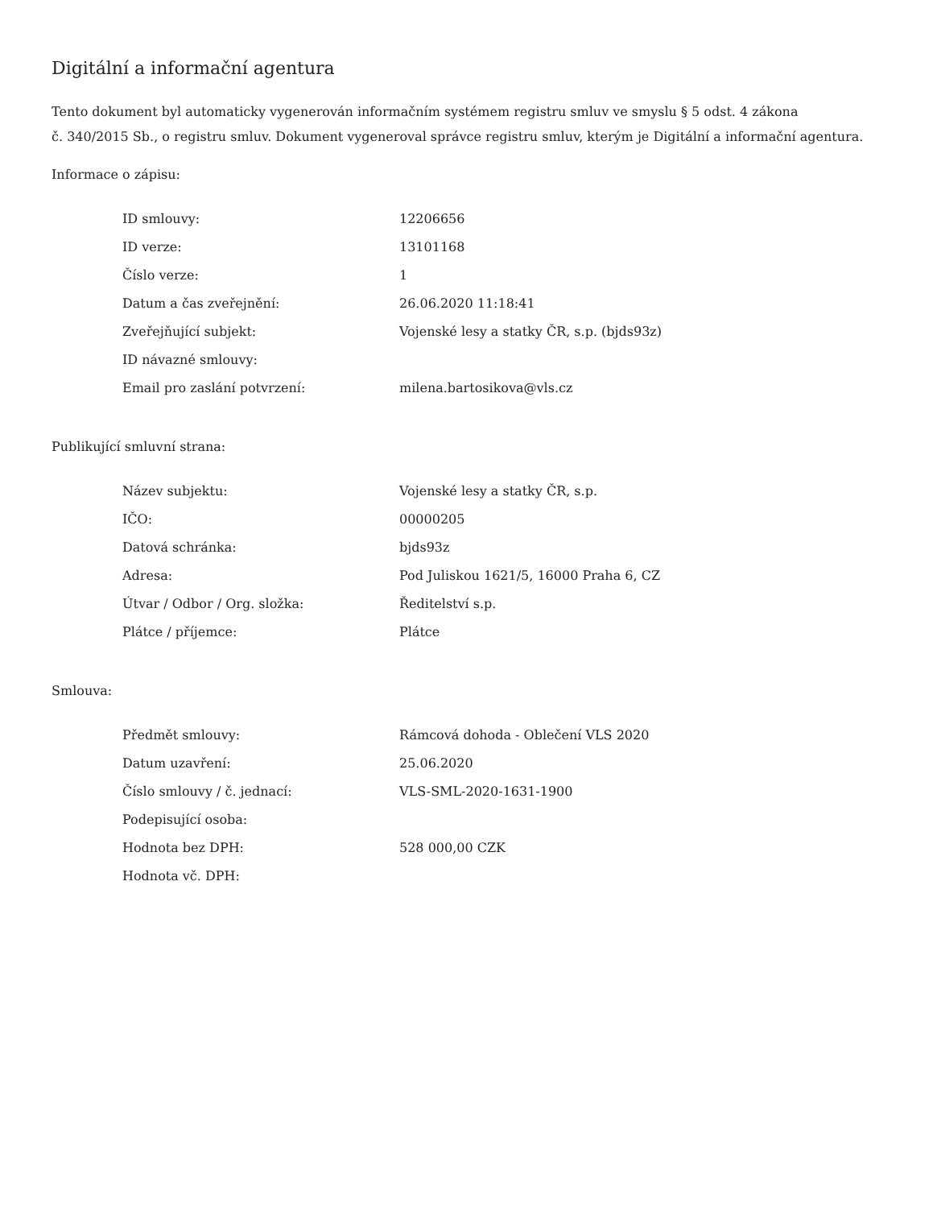Digitální a informační agentura
Tento dokument byl automaticky vygenerován informačním systémem registru smluv ve smyslu § 5 odst. 4 zákona
č. 340/2015 Sb., o registru smluv. Dokument vygeneroval správce registru smluv, kterým je Digitální a informační agentura.
Informace o zápisu:
| ID smlouvy: | 12206656 |
| ID verze: | 13101168 |
| Číslo verze: | 1 |
| Datum a čas zveřejnění: | 26.06.2020 11:18:41 |
| Zveřejňující subjekt: | Vojenské lesy a statky ČR, s.p. (bjds93z) |
| ID návazné smlouvy: | |
| Email pro zaslání potvrzení: | milena.bartosikova@vls.cz |
Publikující smluvní strana:
| Název subjektu: | Vojenské lesy a statky ČR, s.p. |
| IČO: | 00000205 |
| Datová schránka: | bjds93z |
| Adresa: | Pod Juliskou 1621/5, 16000 Praha 6, CZ |
| Útvar / Odbor / Org. složka: | Ředitelství s.p. |
| Plátce / příjemce: | Plátce |
Smlouva:
| Předmět smlouvy: | Rámcová dohoda - Oblečení VLS 2020 |
| Datum uzavření: | 25.06.2020 |
| Číslo smlouvy / č. jednací: | VLS-SML-2020-1631-1900 |
| Podepisující osoba: | |
| Hodnota bez DPH: | 528 000,00 CZK |
| Hodnota vč. DPH: | |